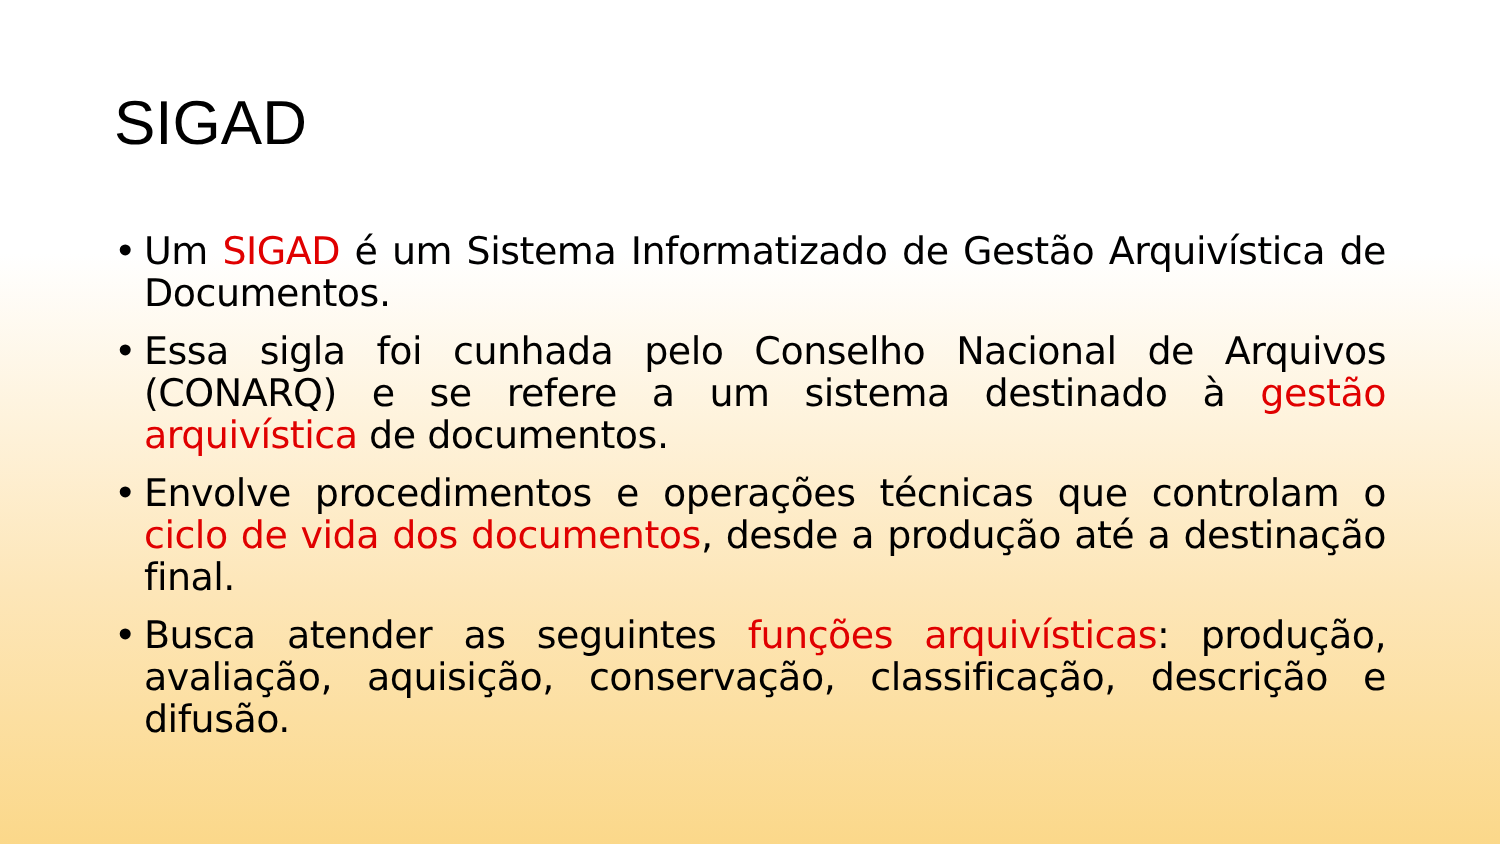SIGAD
• Um SIGAD é um Sistema Informatizado de Gestão Arquivística de Documentos.
• Essa sigla foi cunhada pelo Conselho Nacional de Arquivos (CONARQ) e se refere a um sistema destinado à gestão arquivística de documentos.
• Envolve procedimentos e operações técnicas que controlam o ciclo de vida dos documentos, desde a produção até a destinação final.
• Busca atender as seguintes funções arquivísticas: produção, avaliação, aquisição, conservação, classificação, descrição e difusão.